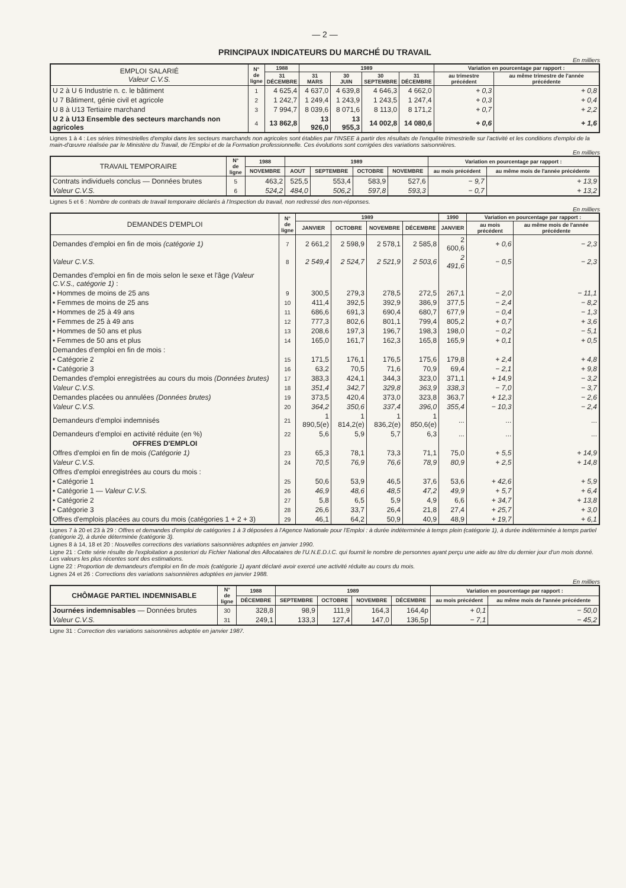— 2 —
PRINCIPAUX INDICATEURS DU MARCHÉ DU TRAVAIL
En milliers
| EMPLOI SALARIÉ Valeur C.V.S. | N° de ligne | 1988 | 1989 | | | | Variation en pourcentage par rapport : | |
| --- | --- | --- | --- | --- | --- | --- | --- | --- |
| | | 31 DÉCEMBRE | 31 MARS | 30 JUIN | 30 SEPTEMBRE | 31 DÉCEMBRE | au trimestre précédent | au même trimestre de l'année précédente |
| U 2 à U 6 Industrie n. c. le bâtiment | 1 | 4 625,4 | 4 637,0 | 4 639,8 | 4 646,3 | 4 662,0 | + 0,3 | + 0,8 |
| U 7 Bâtiment, génie civil et agricole | 2 | 1 242,7 | 1 249,4 | 1 243,9 | 1 243,5 | 1 247,4 | + 0,3 | + 0,4 |
| U 8 à U13 Tertiaire marchand | 3 | 7 994,7 | 8 039,6 | 8 071,6 | 8 113,0 | 8 171,2 | + 0,7 | + 2,2 |
| U 2 à U13 Ensemble des secteurs marchands non agricoles | 4 | 13 862,8 | 13 926,0 | 13 955,3 | 14 002,8 | 14 080,6 | + 0,6 | + 1,6 |
Lignes 1 à 4 : Les séries trimestrielles d'emploi dans les secteurs marchands non agricoles sont établies par l'INSEE à partir des résultats de l'enquête trimestrielle sur l'activité et les conditions d'emploi de la main-d'œuvre réalisée par le Ministère du Travail, de l'Emploi et de la Formation professionnelle. Ces évolutions sont corrigées des variations saisonnières.
En milliers
| TRAVAIL TEMPORAIRE | N° de ligne | 1988 | 1989 | | | | Variation en pourcentage par rapport : | |
| --- | --- | --- | --- | --- | --- | --- | --- | --- |
| | | NOVEMBRE | AOUT | SEPTEMBRE | OCTOBRE | NOVEMBRE | au mois précédent | au même mois de l'année précédente |
| Contrats individuels conclus — Données brutes | 5 | 463,2 | 525,5 | 553,4 | 583,9 | 527,6 | − 9,7 | + 13,9 |
| Valeur C.V.S. | 6 | 524,2 | 484,0 | 506,2 | 597,8 | 593,3 | − 0,7 | + 13,2 |
Lignes 5 et 6 : Nombre de contrats de travail temporaire déclarés à l'Inspection du travail, non redressé des non-réponses.
En milliers
| DEMANDES D'EMPLOI | N° de ligne | 1989 | | | | 1990 | Variation en pourcentage par rapport : | |
| --- | --- | --- | --- | --- | --- | --- | --- | --- |
| | | JANVIER | OCTOBRE | NOVEMBRE | DÉCEMBRE | JANVIER | au mois précédent | au même mois de l'année précédente |
| Demandes d'emploi en fin de mois (catégorie 1) | 7 | 2 661,2 | 2 598,9 | 2 578,1 | 2 585,8 | 2 600,6 | + 0,6 | − 2,3 |
| Valeur C.V.S. | 8 | 2 549,4 | 2 524,7 | 2 521,9 | 2 503,6 | 2 491,6 | − 0,5 | − 2,3 |
| Demandes d'emploi en fin de mois selon le sexe et l'âge (Valeur C.V.S., catégorie 1) : | | | | | | | | |
| • Hommes de moins de 25 ans | 9 | 300,5 | 279,3 | 278,5 | 272,5 | 267,1 | − 2,0 | − 11,1 |
| • Femmes de moins de 25 ans | 10 | 411,4 | 392,5 | 392,9 | 386,9 | 377,5 | − 2,4 | − 8,2 |
| • Hommes de 25 à 49 ans | 11 | 686,6 | 691,3 | 690,4 | 680,7 | 677,9 | − 0,4 | − 1,3 |
| • Femmes de 25 à 49 ans | 12 | 777,3 | 802,6 | 801,1 | 799,4 | 805,2 | + 0,7 | + 3,6 |
| • Hommes de 50 ans et plus | 13 | 208,6 | 197,3 | 196,7 | 198,3 | 198,0 | − 0,2 | − 5,1 |
| • Femmes de 50 ans et plus | 14 | 165,0 | 161,7 | 162,3 | 165,8 | 165,9 | + 0,1 | + 0,5 |
| Demandes d'emploi en fin de mois : | | | | | | | | |
| • Catégorie 2 | 15 | 171,5 | 176,1 | 176,5 | 175,6 | 179,8 | + 2,4 | + 4,8 |
| • Catégorie 3 | 16 | 63,2 | 70,5 | 71,6 | 70,9 | 69,4 | − 2,1 | + 9,8 |
| Demandes d'emploi enregistrées au cours du mois (Données brutes) | 17 | 383,3 | 424,1 | 344,3 | 323,0 | 371,1 | + 14,9 | − 3,2 |
| Valeur C.V.S. | 18 | 351,4 | 342,7 | 329,8 | 363,9 | 338,3 | − 7,0 | − 3,7 |
| Demandes placées ou annulées (Données brutes) | 19 | 373,5 | 420,4 | 373,0 | 323,8 | 363,7 | + 12,3 | − 2,6 |
| Valeur C.V.S. | 20 | 364,2 | 350,6 | 337,4 | 396,0 | 355,4 | − 10,3 | − 2,4 |
| Demandeurs d'emploi indemnisés | 21 | 1 890,5(e) | 1 814,2(e) | 1 836,2(e) | 1 850,6(e) | ... | ... | ... |
| Demandeurs d'emploi en activité réduite (en %) | 22 | 5,6 | 5,9 | 5,7 | 6,3 | ... | ... | ... |
| OFFRES D'EMPLOI | | | | | | | | |
| Offres d'emploi en fin de mois (Catégorie 1) | 23 | 65,3 | 78,1 | 73,3 | 71,1 | 75,0 | + 5,5 | + 14,9 |
| Valeur C.V.S. | 24 | 70,5 | 76,9 | 76,6 | 78,9 | 80,9 | + 2,5 | + 14,8 |
| Offres d'emploi enregistrées au cours du mois : | | | | | | | | |
| • Catégorie 1 | 25 | 50,6 | 53,9 | 46,5 | 37,6 | 53,6 | + 42,6 | + 5,9 |
| • Catégorie 1 — Valeur C.V.S. | 26 | 46,9 | 48,6 | 48,5 | 47,2 | 49,9 | + 5,7 | + 6,4 |
| • Catégorie 2 | 27 | 5,8 | 6,5 | 5,9 | 4,9 | 6,6 | + 34,7 | + 13,8 |
| • Catégorie 3 | 28 | 26,6 | 33,7 | 26,4 | 21,8 | 27,4 | + 25,7 | + 3,0 |
| Offres d'emplois placées au cours du mois (catégories 1 + 2 + 3) | 29 | 46,1 | 64,2 | 50,9 | 40,9 | 48,9 | + 19,7 | + 6,1 |
Lignes 7 à 20 et 23 à 29 : Offres et demandes d'emploi de catégories 1 à 3 déposées à l'Agence Nationale pour l'Emploi : à durée indéterminée à temps plein (catégorie 1), à durée indéterminée à temps partiel (catégorie 2), à durée déterminée (catégorie 3).
Lignes 8 à 14, 18 et 20 : Nouvelles corrections des variations saisonnières adoptées en janvier 1990.
Ligne 21 : Cette série résulte de l'exploitation a posteriori du Fichier National des Allocataires de l'U.N.E.D.I.C. qui fournit le nombre de personnes ayant perçu une aide au titre du dernier jour d'un mois donné. Les valeurs les plus récentes sont des estimations.
Ligne 22 : Proportion de demandeurs d'emploi en fin de mois (catégorie 1) ayant déclaré avoir exercé une activité réduite au cours du mois.
Lignes 24 et 26 : Corrections des variations saisonnières adoptées en janvier 1988.
En milliers
| CHÔMAGE PARTIEL INDEMNISABLE | N° de ligne | 1988 | 1989 | | | | Variation en pourcentage par rapport : | |
| --- | --- | --- | --- | --- | --- | --- | --- | --- |
| | | DÉCEMBRE | SEPTEMBRE | OCTOBRE | NOVEMBRE | DÉCEMBRE | au mois précédent | au même mois de l'année précédente |
| Journées indemnisables — Données brutes | 30 | 328,8 | 98,9 | 111,9 | 164,3 | 164,4p | + 0,1 | − 50,0 |
| Valeur C.V.S. | 31 | 249,1 | 133,3 | 127,4 | 147,0 | 136,5p | − 7,1 | − 45,2 |
Ligne 31 : Correction des variations saisonnières adoptée en janvier 1987.